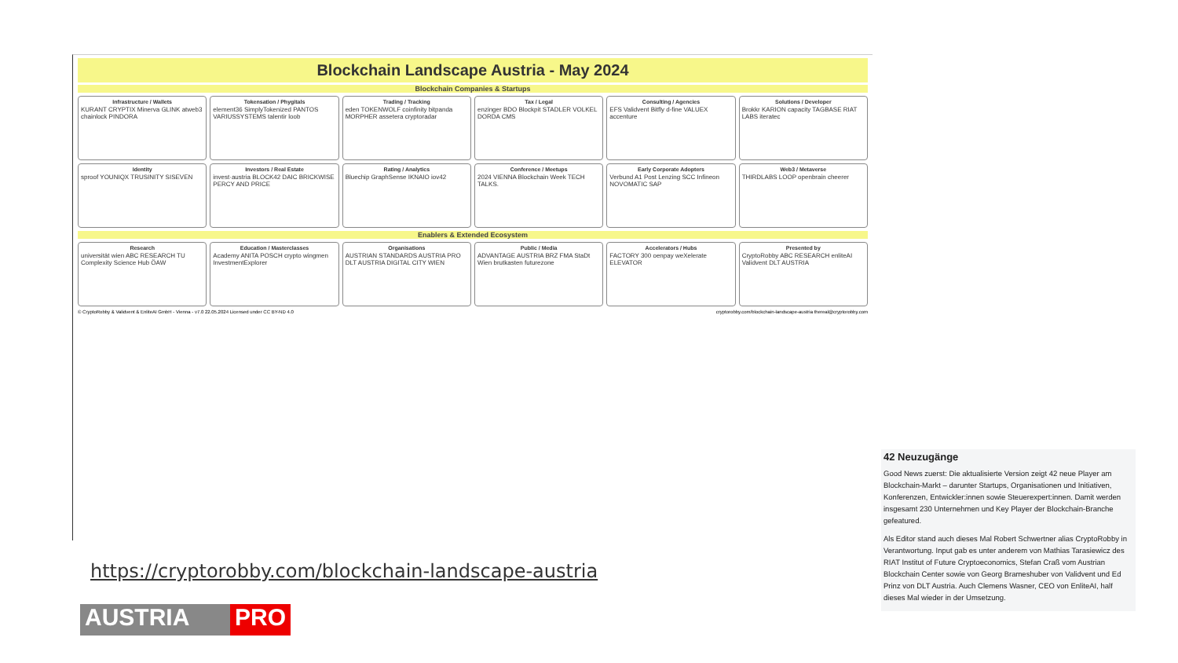Blockchain Landscape Austria - May 2024
Blockchain Companies & Startups
Infrastructure / Wallets
KURANT CRYPTIX Minerva GLINK atweb3 chainlock PINDORA
Tokensation / Phygitals
element36 SimplyTokenized PANTOS VARIUSSYSTEMS talentir loob
Trading / Tracking
eden TOKENWOLF coinfinity bitpanda MORPHER assetera cryptoradar
Tax / Legal
enzinger BDO Blockpit STADLER VOLKEL DORDA CMS
Consulting / Agencies
EFS Validvent Bitfly d-fine VALUEX accenture
Solutions / Developer
Brokkr KARION capacity TAGBASE RIAT LABS iteratec
Identity
sproof YOUNIQX TRUSINITY SISEVEN
Investors / Real Estate
invest·austria BLOCK42 DAIC BRICKWISE PERCY AND PRICE
Rating / Analytics
Bluechip GraphSense IKNAIO iov42
Conference / Meetups
2024 VIENNA Blockchain Week TECH TALKS.
Early Corporate Adopters
Verbund A1 Post Lenzing SCC Infineon NOVOMATIC SAP
Web3 / Metaverse
THIRDLABS LOOP openbrain cheerer
Enablers & Extended Ecosystem
Research
universität wien ABC RESEARCH TU Complexity Science Hub ÖAW
Education / Masterclasses
Academy ANITA POSCH crypto wingmen InvestmentExplorer
Organisations
AUSTRIAN STANDARDS AUSTRIA PRO DLT AUSTRIA DIGITAL CITY WIEN
Public / Media
ADVANTAGE AUSTRIA BRZ FMA StaDt Wien brutkasten futurezone
Accelerators / Hubs
FACTORY 300 oenpay weXelerate ELEVATOR
Presented by
CryptoRobby ABC RESEARCH enliteAI Validvent DLT AUSTRIA
© CryptoRobby & Validvent & EnliteAI GmbH - Vienna - v7.0 22.05.2024 Licensed under CC BY-ND 4.0 cryptorobby.com/blockchain-landscape-austria thereal@cryptorobby.com
https://cryptorobby.com/blockchain-landscape-austria
AUSTRIA PRO
42 Neuzugänge
Good News zuerst: Die aktualisierte Version zeigt 42 neue Player am Blockchain-Markt – darunter Startups, Organisationen und Initiativen, Konferenzen, Entwickler:innen sowie Steuerexpert:innen. Damit werden insgesamt 230 Unternehmen und Key Player der Blockchain-Branche gefeatured.
Als Editor stand auch dieses Mal Robert Schwertner alias CryptoRobby in Verantwortung. Input gab es unter anderem von Mathias Tarasiewicz des RIAT Institut of Future Cryptoeconomics, Stefan Craß vom Austrian Blockchain Center sowie von Georg Brameshuber von Validvent und Ed Prinz von DLT Austria. Auch Clemens Wasner, CEO von EnliteAI, half dieses Mal wieder in der Umsetzung.